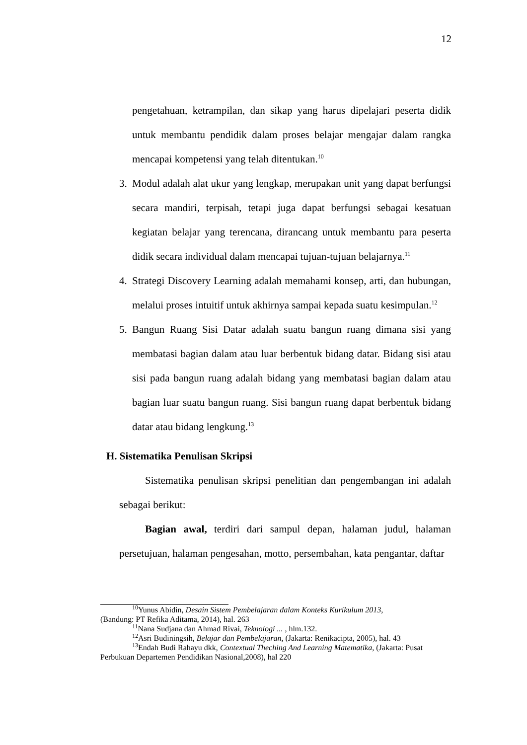12
pengetahuan, ketrampilan, dan sikap yang harus dipelajari peserta didik untuk membantu pendidik dalam proses belajar mengajar dalam rangka mencapai kompetensi yang telah ditentukan.<sup>10</sup>
3. Modul adalah alat ukur yang lengkap, merupakan unit yang dapat berfungsi secara mandiri, terpisah, tetapi juga dapat berfungsi sebagai kesatuan kegiatan belajar yang terencana, dirancang untuk membantu para peserta didik secara individual dalam mencapai tujuan-tujuan belajarnya.<sup>11</sup>
4. Strategi Discovery Learning adalah memahami konsep, arti, dan hubungan, melalui proses intuitif untuk akhirnya sampai kepada suatu kesimpulan.<sup>12</sup>
5. Bangun Ruang Sisi Datar adalah suatu bangun ruang dimana sisi yang membatasi bagian dalam atau luar berbentuk bidang datar. Bidang sisi atau sisi pada bangun ruang adalah bidang yang membatasi bagian dalam atau bagian luar suatu bangun ruang. Sisi bangun ruang dapat berbentuk bidang datar atau bidang lengkung.<sup>13</sup>
H. Sistematika Penulisan Skripsi
Sistematika penulisan skripsi penelitian dan pengembangan ini adalah sebagai berikut:
Bagian awal, terdiri dari sampul depan, halaman judul, halaman persetujuan, halaman pengesahan, motto, persembahan, kata pengantar, daftar
<sup>10</sup> Yunus Abidin, Desain Sistem Pembelajaran dalam Konteks Kurikulum 2013,
(Bandung: PT Refika Aditama, 2014), hal. 263
<sup>11</sup> Nana Sudjana dan Ahmad Rivai, Teknologi ... , hlm.132.
<sup>12</sup> Asri Budiningsih, Belajar dan Pembelajaran, (Jakarta: Renikacipta, 2005), hal. 43
<sup>13</sup> Endah Budi Rahayu dkk, Contextual Theching And Learning Matematika, (Jakarta: Pusat
Perbukuan Departemen Pendidikan Nasional,2008), hal 220